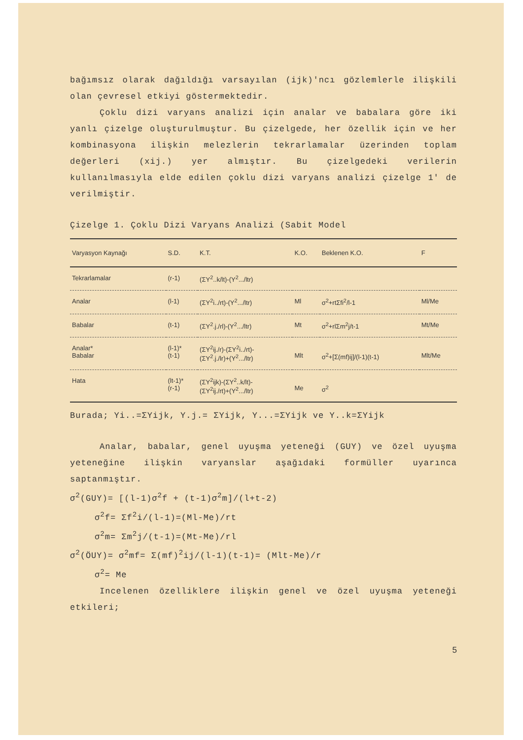bağımsız olarak dağıldığı varsayılan (ijk)'ncı gözlemlerle ilişkili olan çevresel etkiyi göstermektedir.
Çoklu dizi varyans analizi için analar ve babalara göre iki yanlı çizelge oluşturulmuştur. Bu çizelgede, her özellik için ve her kombinasyona ilişkin melezlerin tekrarlamalar üzerinden toplam değerleri (xij.) yer almıştır. Bu çizelgedeki verilerin kullanılmasıyla elde edilen çoklu dizi varyans analizi çizelge 1' de verilmiştir.
Çizelge 1. Çoklu Dizi Varyans Analizi (Sabit Model
| Varyasyon Kaynağı | S.D. | K.T. | K.O. | Beklenen K.O. | F |
| --- | --- | --- | --- | --- | --- |
| Tekrarlamalar | (r-1) | (ΣY<sup>2</sup>..k/lt)-(Y<sup>2</sup>.../ltr) | | | |
| Analar | (l-1) | (ΣY<sup>2</sup>i../rt)-(Y<sup>2</sup>.../ltr) | Ml | σ<sup>2</sup>+rtΣfi<sup>2</sup>/l-1 | Ml/Me |
| Babalar | (t-1) | (ΣY<sup>2</sup>.j./rl)-(Y<sup>2</sup>.../ltr) | Mt | σ<sup>2</sup>+rlΣm<sup>2</sup>j/t-1 | Mt/Me |
| Analar* Babalar | (l-1)* (t-1) | (ΣY<sup>2</sup>ij./r)-(ΣY<sup>2</sup>i../rt)- (ΣY<sup>2</sup>.j./lr)+(Y<sup>2</sup>.../ltr) | Mlt | σ<sup>2</sup>+[Σ(mf)ij]/(l-1)(t-1) | Mlt/Me |
| Hata | (lt-1)* (r-1) | (ΣY<sup>2</sup>ijk)-(ΣY<sup>2</sup>..k/lt)- (ΣY<sup>2</sup>ij./rt)+(Y<sup>2</sup>.../ltr) | Me | σ<sup>2</sup> | |
Burada; Yi..=ΣYijk, Y.j.= ΣYijk, Y...=ΣYijk ve Y..k=ΣYijk
Analar, babalar, genel uyuşma yeteneği (GUY) ve özel uyuşma yeteneğine ilişkin varyanslar aşağıdaki formüller uyarınca saptanmıştır.
σ<sup>2</sup>(GUY)= [(l-1)σ<sup>2</sup>f + (t-1)σ<sup>2</sup>m]/(l+t-2)
σ<sup>2</sup>f= Σf<sup>2</sup>i/(l-1)=(Ml-Me)/rt
σ<sup>2</sup>m= Σm<sup>2</sup>j/(t-1)=(Mt-Me)/rl
σ<sup>2</sup>(ÖUY)= σ<sup>2</sup>mf= Σ(mf)<sup>2</sup>ij/(l-1)(t-1)= (Mlt-Me)/r
σ<sup>2</sup>= Me
Incelenen özelliklere ilişkin genel ve özel uyuşma yeteneği etkileri;
5